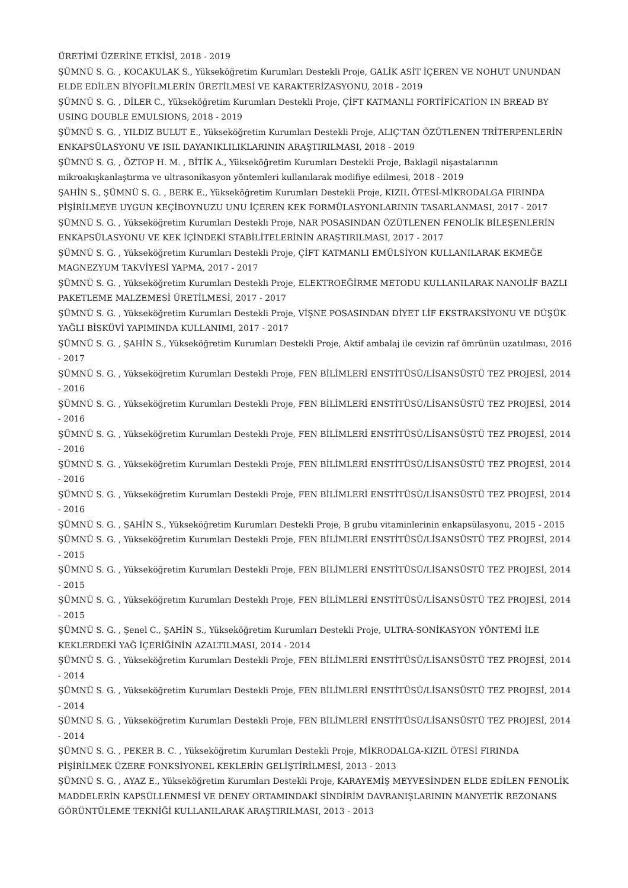ÜRETİMİ ÜZERİNE ETKİSİ, 2018 - 2019
ŞÜMNÜ S. G. , KOCAKULAK S., Yükseköğretim Kurumları Destekli Proje, GALİK ASİT İÇEREN VE NOHUT UNUNDAN ELDE EDİLEN BİYOFİLMLERİN ÜRETİLMESİ VE KARAKTERİZASYONU, 2018 - 2019
ŞÜMNÜ S. G. , DİLER C., Yükseköğretim Kurumları Destekli Proje, ÇİFT KATMANLI FORTİFİCATİON IN BREAD BY USING DOUBLE EMULSIONS, 2018 - 2019
ŞÜMNÜ S. G. , YILDIZ BULUT E., Yükseköğretim Kurumları Destekli Proje, ALIÇ'TAN ÖZÜTLENEN TRİTERPENLERİN ENKAPSÜLASYONU VE ISIL DAYANIKLILIKLARININ ARAŞTIRILMASI, 2018 - 2019
ŞÜMNÜ S. G. , ÖZTOP H. M. , BİTİK A., Yükseköğretim Kurumları Destekli Proje, Baklagil nişastalarının mikroakışkanlaştırma ve ultrasonikasyon yöntemleri kullanılarak modifiye edilmesi, 2018 - 2019
ŞAHİN S., ŞÜMNÜ S. G. , BERK E., Yükseköğretim Kurumları Destekli Proje, KIZIL ÖTESİ-MİKRODALGA FIRINDA PİŞİRİLMEYE UYGUN KEÇİBOYNUZU UNU İÇEREN KEK FORMÜLASYONLARININ TASARLANMASI, 2017 - 2017
ŞÜMNÜ S. G. , Yükseköğretim Kurumları Destekli Proje, NAR POSASINDAN ÖZÜTLENEN FENOLİK BİLEŞENLERİN ENKAPSÜLASYONU VE KEK İÇİNDEKİ STABİLİTELERİNİN ARAŞTIRILMASI, 2017 - 2017
ŞÜMNÜ S. G. , Yükseköğretim Kurumları Destekli Proje, ÇİFT KATMANLI EMÜLSİYON KULLANILARAK EKMEĞE MAGNEZYUM TAKVİYESİ YAPMA, 2017 - 2017
ŞÜMNÜ S. G. , Yükseköğretim Kurumları Destekli Proje, ELEKTROEĞİRME METODU KULLANILARAK NANOLİF BAZLI PAKETLEME MALZEMESİ ÜRETİLMESİ, 2017 - 2017
ŞÜMNÜ S. G. , Yükseköğretim Kurumları Destekli Proje, VİŞNE POSASINDAN DİYET LİF EKSTRAKSİYONU VE DÜŞÜK YAĞLI BİSKÜVİ YAPIMINDA KULLANIMI, 2017 - 2017
ŞÜMNÜ S. G. , ŞAHİN S., Yükseköğretim Kurumları Destekli Proje, Aktif ambalaj ile cevizin raf ömrünün uzatılması, 2016 - 2017
ŞÜMNÜ S. G. , Yükseköğretim Kurumları Destekli Proje, FEN BİLİMLERİ ENSTİTÜSÜ/LİSANSÜSTÜ TEZ PROJESİ, 2014 - 2016
ŞÜMNÜ S. G. , Yükseköğretim Kurumları Destekli Proje, FEN BİLİMLERİ ENSTİTÜSÜ/LİSANSÜSTÜ TEZ PROJESİ, 2014 - 2016
ŞÜMNÜ S. G. , Yükseköğretim Kurumları Destekli Proje, FEN BİLİMLERİ ENSTİTÜSÜ/LİSANSÜSTÜ TEZ PROJESİ, 2014 - 2016
ŞÜMNÜ S. G. , Yükseköğretim Kurumları Destekli Proje, FEN BİLİMLERİ ENSTİTÜSÜ/LİSANSÜSTÜ TEZ PROJESİ, 2014 - 2016
ŞÜMNÜ S. G. , Yükseköğretim Kurumları Destekli Proje, FEN BİLİMLERİ ENSTİTÜSÜ/LİSANSÜSTÜ TEZ PROJESİ, 2014 - 2016
ŞÜMNÜ S. G. , ŞAHİN S., Yükseköğretim Kurumları Destekli Proje, B grubu vitaminlerinin enkapsülasyonu, 2015 - 2015
ŞÜMNÜ S. G. , Yükseköğretim Kurumları Destekli Proje, FEN BİLİMLERİ ENSTİTÜSÜ/LİSANSÜSTÜ TEZ PROJESİ, 2014 - 2015
ŞÜMNÜ S. G. , Yükseköğretim Kurumları Destekli Proje, FEN BİLİMLERİ ENSTİTÜSÜ/LİSANSÜSTÜ TEZ PROJESİ, 2014 - 2015
ŞÜMNÜ S. G. , Yükseköğretim Kurumları Destekli Proje, FEN BİLİMLERİ ENSTİTÜSÜ/LİSANSÜSTÜ TEZ PROJESİ, 2014 - 2015
ŞÜMNÜ S. G. , Şenel C., ŞAHİN S., Yükseköğretim Kurumları Destekli Proje, ULTRA-SONİKASYON YÖNTEMİ İLE KEKLERDEKİ YAĞ İÇERİĞİNİN AZALTILMASI, 2014 - 2014
ŞÜMNÜ S. G. , Yükseköğretim Kurumları Destekli Proje, FEN BİLİMLERİ ENSTİTÜSÜ/LİSANSÜSTÜ TEZ PROJESİ, 2014 - 2014
ŞÜMNÜ S. G. , Yükseköğretim Kurumları Destekli Proje, FEN BİLİMLERİ ENSTİTÜSÜ/LİSANSÜSTÜ TEZ PROJESİ, 2014 - 2014
ŞÜMNÜ S. G. , Yükseköğretim Kurumları Destekli Proje, FEN BİLİMLERİ ENSTİTÜSÜ/LİSANSÜSTÜ TEZ PROJESİ, 2014 - 2014
ŞÜMNÜ S. G. , PEKER B. C. , Yükseköğretim Kurumları Destekli Proje, MİKRODALGA-KIZIL ÖTESİ FIRINDA PİŞİRİLMEK ÜZERE FONKSİYONEL KEKLERİN GELİŞTİRİLMESİ, 2013 - 2013
ŞÜMNÜ S. G. , AYAZ E., Yükseköğretim Kurumları Destekli Proje, KARAYEMİŞ MEYVESİNDEN ELDE EDİLEN FENOLİK MADDELERİN KAPSÜLLENMESİ VE DENEY ORTAMINDAKİ SİNDİRİM DAVRANIŞLARININ MANYETİK REZONANS GÖRÜNTÜLEME TEKNİĞİ KULLANILARAK ARAŞTIRILMASI, 2013 - 2013